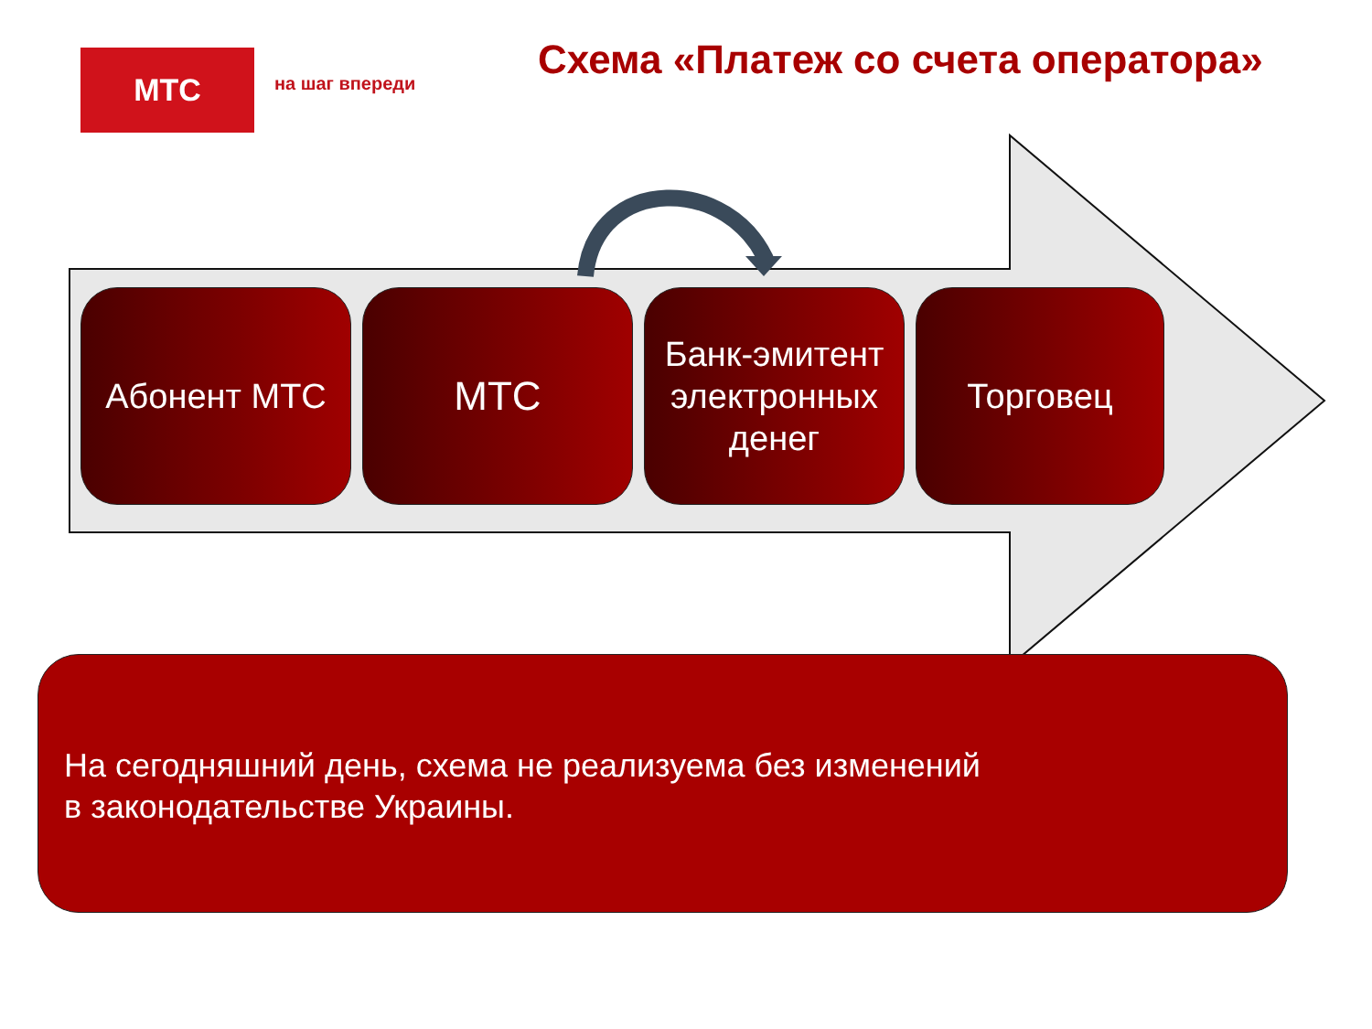МТС
на шаг впереди
Схема «Платеж со счета оператора»
Абонент МТС
МТС
Банк-эмитент электронных денег
Торговец
На сегодняшний день, схема не реализуема без изменений
в законодательстве Украины.